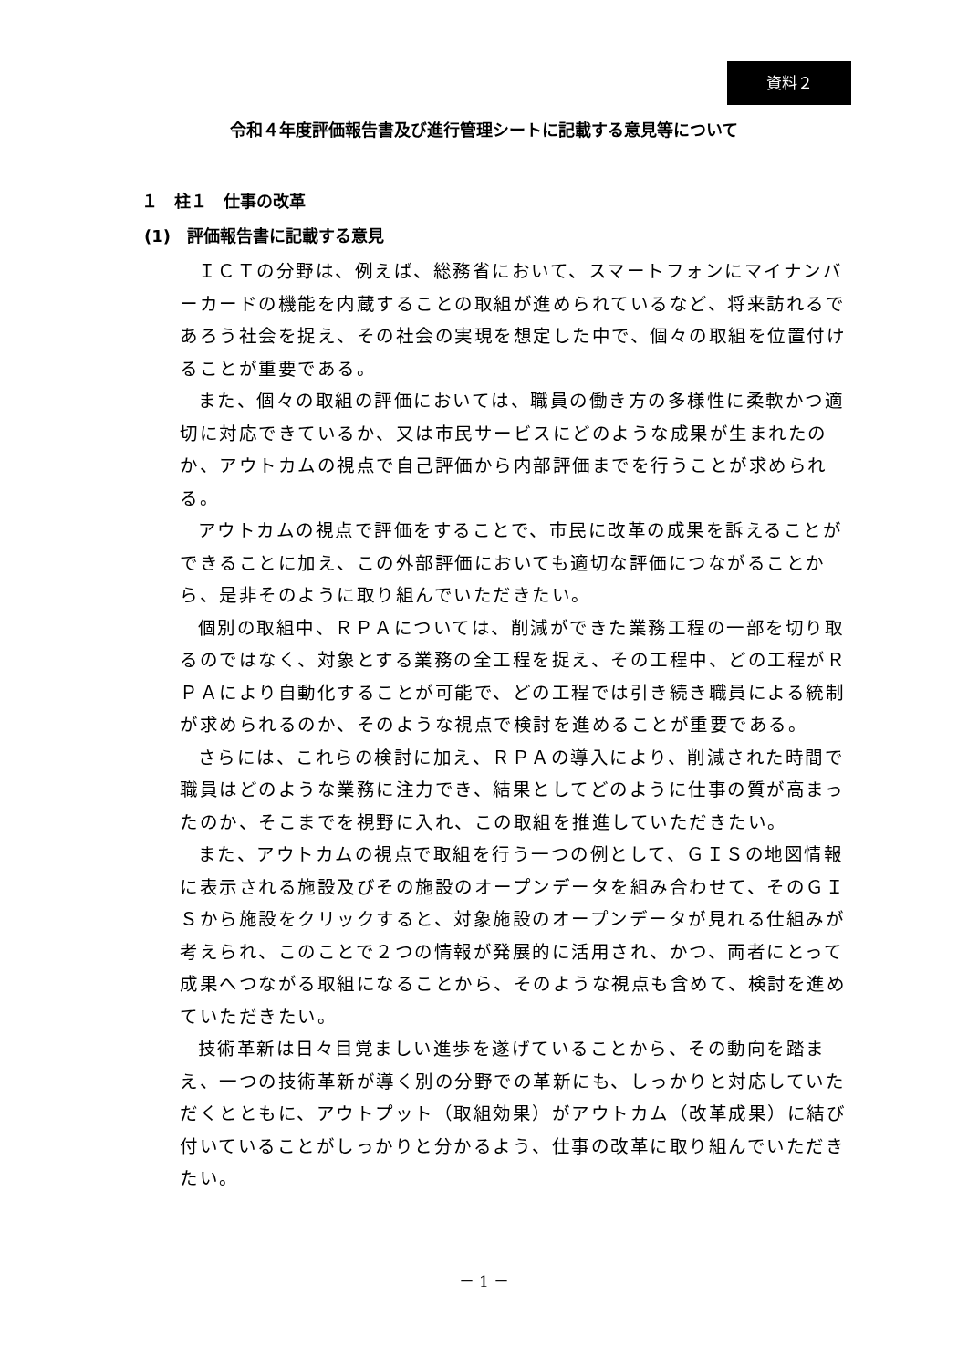資料２
令和４年度評価報告書及び進行管理シートに記載する意見等について
１　柱１　仕事の改革
(1)　評価報告書に記載する意見
ＩＣＴの分野は、例えば、総務省において、スマートフォンにマイナンバーカードの機能を内蔵することの取組が進められているなど、将来訪れるであろう社会を捉え、その社会の実現を想定した中で、個々の取組を位置付けることが重要である。
また、個々の取組の評価においては、職員の働き方の多様性に柔軟かつ適切に対応できているか、又は市民サービスにどのような成果が生まれたのか、アウトカムの視点で自己評価から内部評価までを行うことが求められる。
アウトカムの視点で評価をすることで、市民に改革の成果を訴えることができることに加え、この外部評価においても適切な評価につながることから、是非そのように取り組んでいただきたい。
個別の取組中、ＲＰＡについては、削減ができた業務工程の一部を切り取るのではなく、対象とする業務の全工程を捉え、その工程中、どの工程がＲＰＡにより自動化することが可能で、どの工程では引き続き職員による統制が求められるのか、そのような視点で検討を進めることが重要である。
さらには、これらの検討に加え、ＲＰＡの導入により、削減された時間で職員はどのような業務に注力でき、結果としてどのように仕事の質が高まったのか、そこまでを視野に入れ、この取組を推進していただきたい。
また、アウトカムの視点で取組を行う一つの例として、ＧＩＳの地図情報に表示される施設及びその施設のオープンデータを組み合わせて、そのＧＩＳから施設をクリックすると、対象施設のオープンデータが見れる仕組みが考えられ、このことで２つの情報が発展的に活用され、かつ、両者にとって成果へつながる取組になることから、そのような視点も含めて、検討を進めていただきたい。
技術革新は日々目覚ましい進歩を遂げていることから、その動向を踏まえ、一つの技術革新が導く別の分野での革新にも、しっかりと対応していただくとともに、アウトプット（取組効果）がアウトカム（改革成果）に結び付いていることがしっかりと分かるよう、仕事の改革に取り組んでいただきたい。
－ 1 －